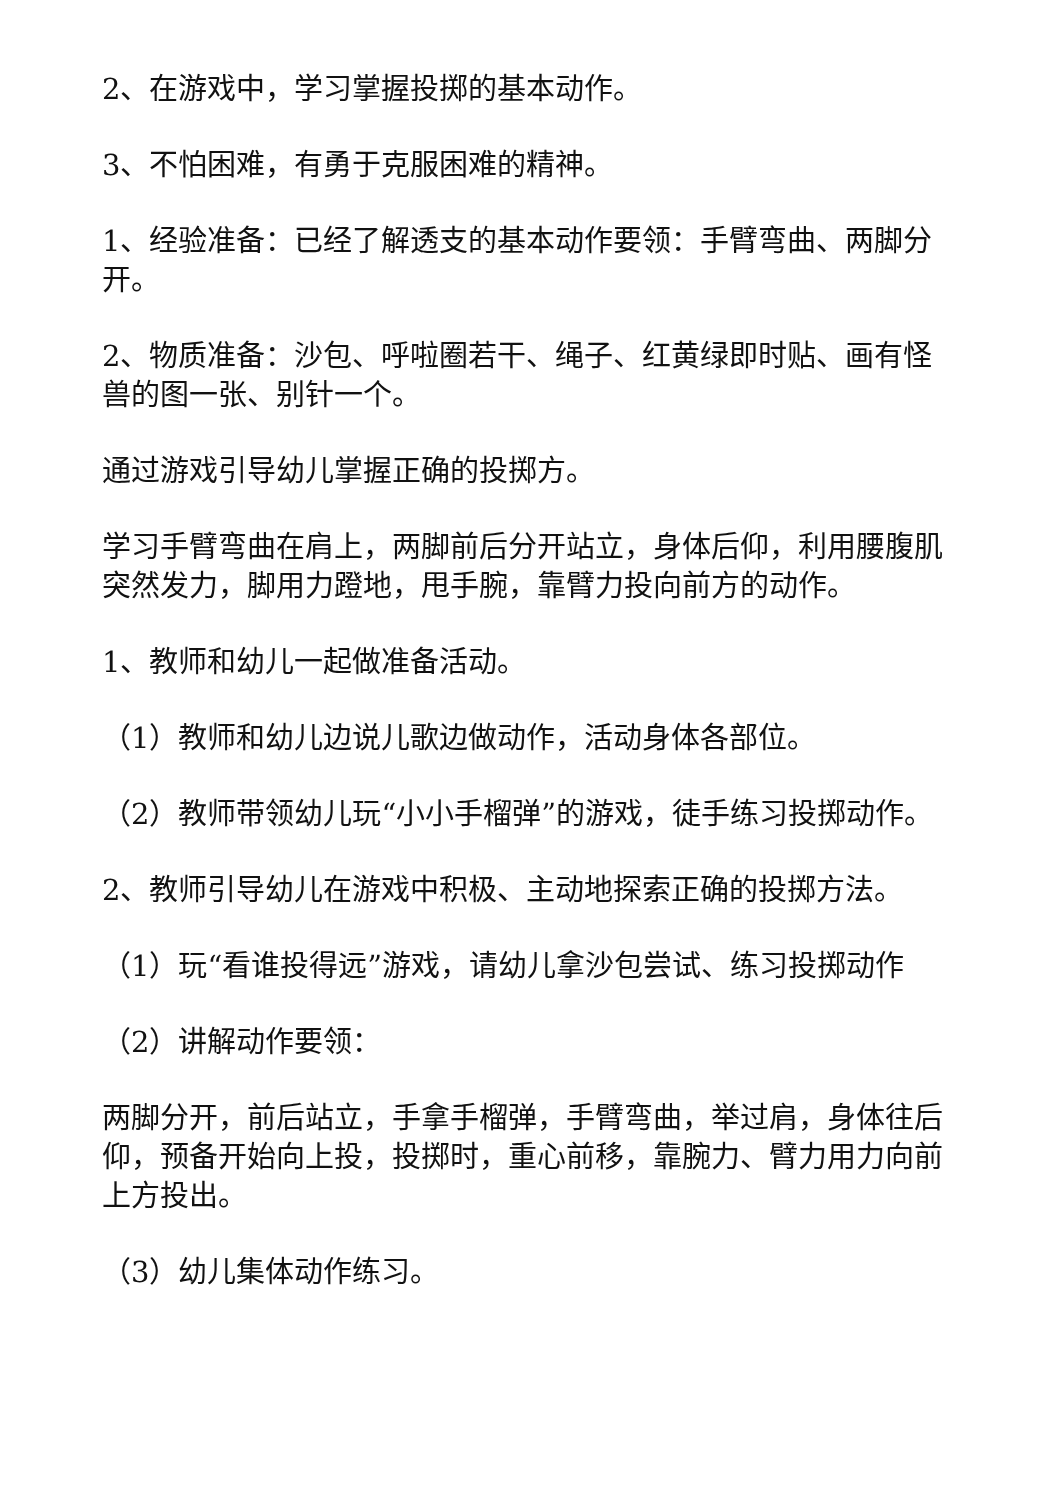2、在游戏中，学习掌握投掷的基本动作。
3、不怕困难，有勇于克服困难的精神。
1、经验准备：已经了解透支的基本动作要领：手臂弯曲、两脚分开。
2、物质准备：沙包、呼啦圈若干、绳子、红黄绿即时贴、画有怪兽的图一张、别针一个。
通过游戏引导幼儿掌握正确的投掷方。
学习手臂弯曲在肩上，两脚前后分开站立，身体后仰，利用腰腹肌突然发力，脚用力蹬地，甩手腕，靠臂力投向前方的动作。
1、教师和幼儿一起做准备活动。
（1）教师和幼儿边说儿歌边做动作，活动身体各部位。
（2）教师带领幼儿玩“小小手榴弹”的游戏，徒手练习投掷动作。
2、教师引导幼儿在游戏中积极、主动地探索正确的投掷方法。
（1）玩“看谁投得远”游戏，请幼儿拿沙包尝试、练习投掷动作
（2）讲解动作要领：
两脚分开，前后站立，手拿手榴弹，手臂弯曲，举过肩，身体往后仰，预备开始向上投，投掷时，重心前移，靠腕力、臂力用力向前上方投出。
（3）幼儿集体动作练习。